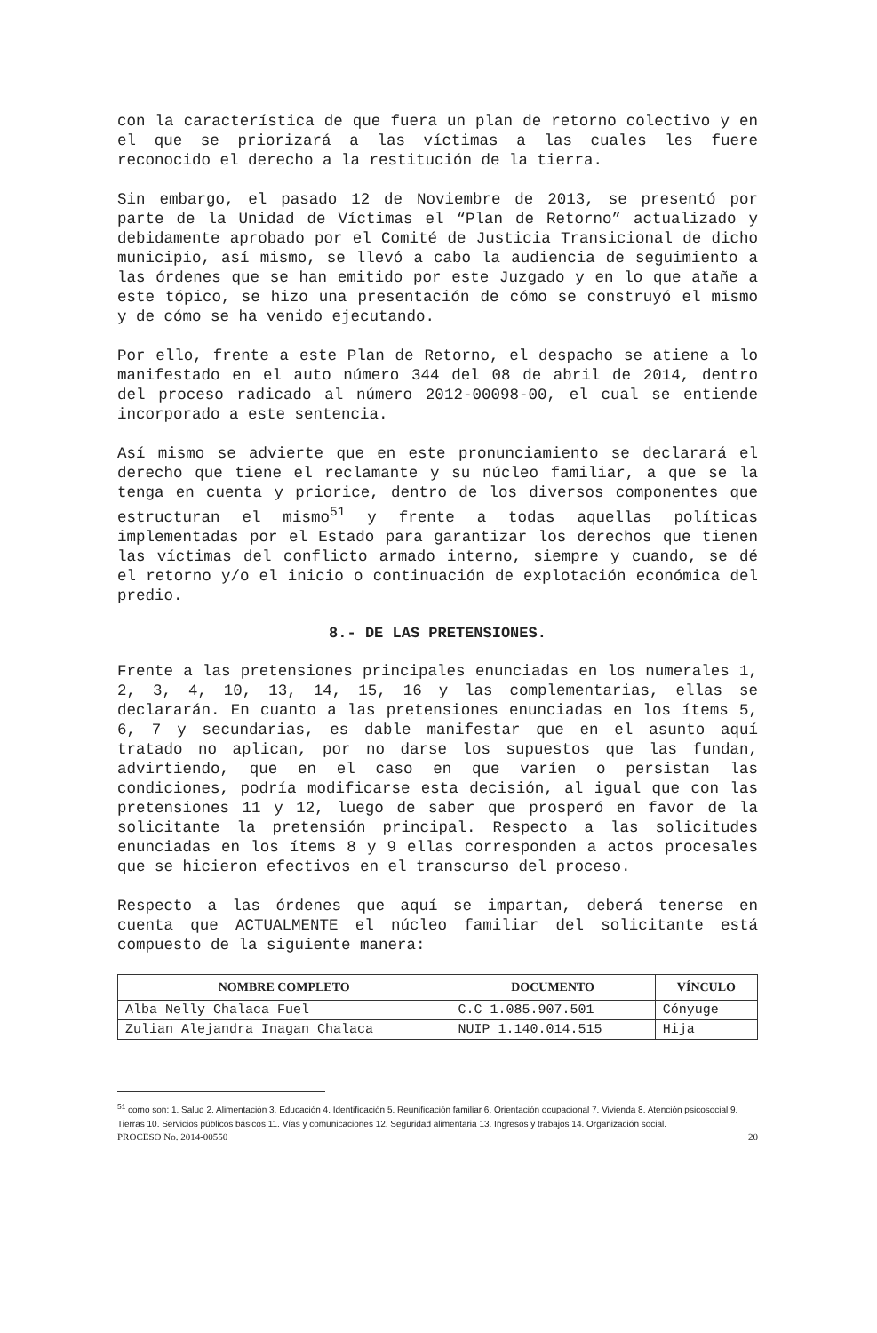con la característica de que fuera un plan de retorno colectivo y en el que se priorizará a las víctimas a las cuales les fuere reconocido el derecho a la restitución de la tierra.
Sin embargo, el pasado 12 de Noviembre de 2013, se presentó por parte de la Unidad de Víctimas el “Plan de Retorno” actualizado y debidamente aprobado por el Comité de Justicia Transicional de dicho municipio, así mismo, se llevó a cabo la audiencia de seguimiento a las órdenes que se han emitido por este Juzgado y en lo que atañe a este tópico, se hizo una presentación de cómo se construyó el mismo y de cómo se ha venido ejecutando.
Por ello, frente a este Plan de Retorno, el despacho se atiene a lo manifestado en el auto número 344 del 08 de abril de 2014, dentro del proceso radicado al número 2012-00098-00, el cual se entiende incorporado a este sentencia.
Así mismo se advierte que en este pronunciamiento se declarará el derecho que tiene el reclamante y su núcleo familiar, a que se la tenga en cuenta y priorice, dentro de los diversos componentes que estructuran el mismo<sup>51</sup> y frente a todas aquellas políticas implementadas por el Estado para garantizar los derechos que tienen las víctimas del conflicto armado interno, siempre y cuando, se dé el retorno y/o el inicio o continuación de explotación económica del predio.
8.- DE LAS PRETENSIONES.
Frente a las pretensiones principales enunciadas en los numerales 1, 2, 3, 4, 10, 13, 14, 15, 16 y las complementarias, ellas se declararán. En cuanto a las pretensiones enunciadas en los ítems 5, 6, 7 y secundarias, es dable manifestar que en el asunto aquí tratado no aplican, por no darse los supuestos que las fundan, advirtiendo, que en el caso en que varíen o persistan las condiciones, podría modificarse esta decisión, al igual que con las pretensiones 11 y 12, luego de saber que prosperó en favor de la solicitante la pretensión principal. Respecto a las solicitudes enunciadas en los ítems 8 y 9 ellas corresponden a actos procesales que se hicieron efectivos en el transcurso del proceso.
Respecto a las órdenes que aquí se impartan, deberá tenerse en cuenta que ACTUALMENTE el núcleo familiar del solicitante está compuesto de la siguiente manera:
| NOMBRE COMPLETO | DOCUMENTO | VÍNCULO |
| --- | --- | --- |
| Alba Nelly Chalaca Fuel | C.C 1.085.907.501 | Cónyuge |
| Zulian Alejandra Inagan Chalaca | NUIP 1.140.014.515 | Hija |
<sup>51</sup> como son: 1. Salud 2. Alimentación 3. Educación 4. Identificación 5. Reunificación familiar 6. Orientación ocupacional 7. Vivienda 8. Atención psicosocial 9. Tierras 10. Servicios públicos básicos 11. Vías y comunicaciones 12. Seguridad alimentaria 13. Ingresos y trabajos 14. Organización social.
PROCESO No. 2014-00550 20